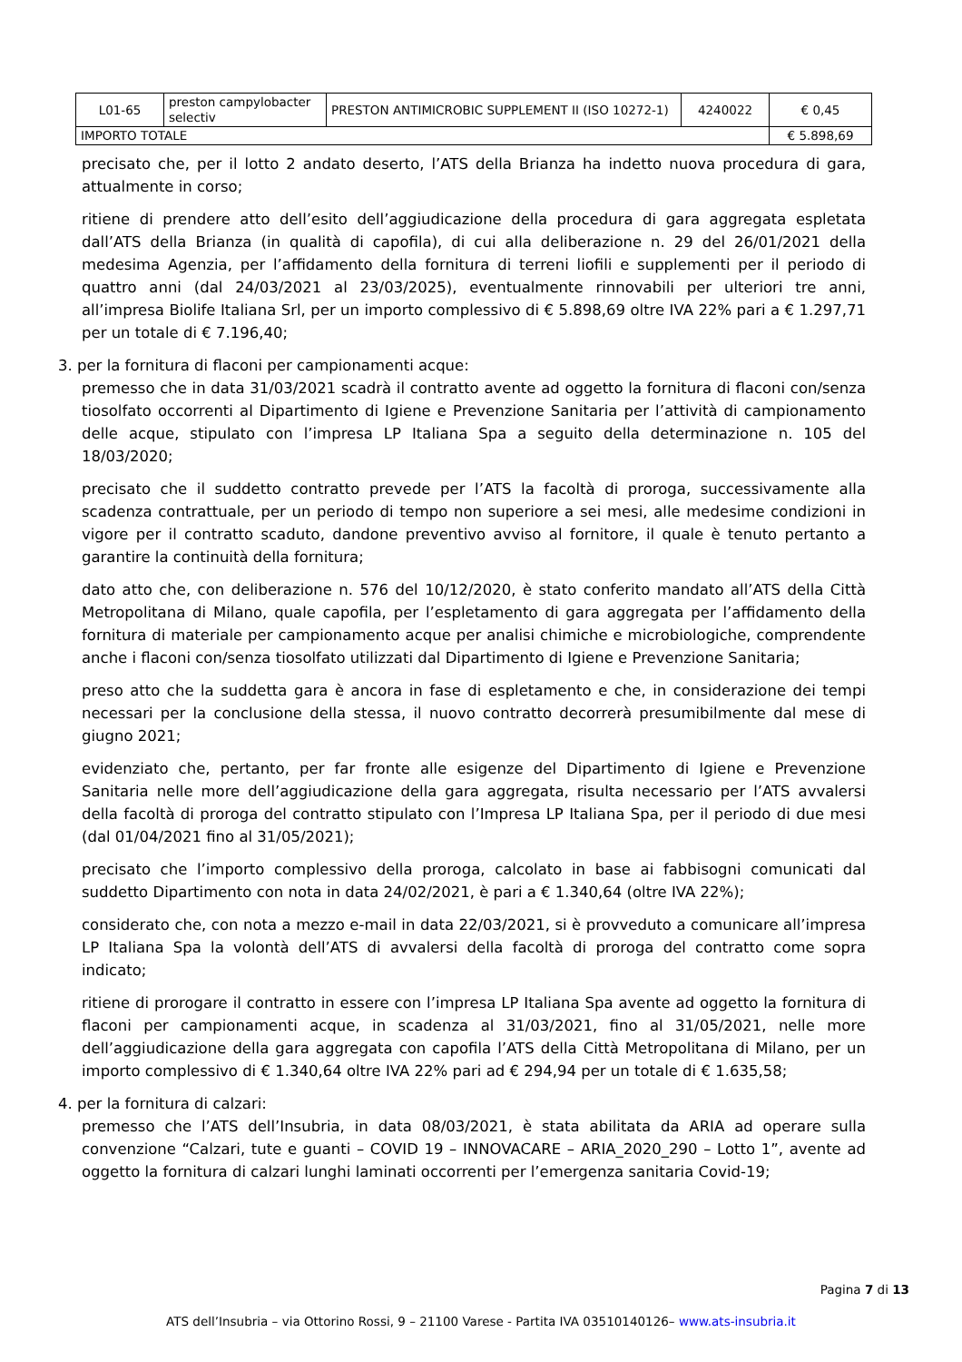| L01-65 | preston campylobacter selectiv | PRESTON ANTIMICROBIC SUPPLEMENT II (ISO 10272-1) | 4240022 | € 0,45 |
| IMPORTO TOTALE | | | | € 5.898,69 |
precisato che, per il lotto 2 andato deserto, l’ATS della Brianza ha indetto nuova procedura di gara, attualmente in corso;
ritiene di prendere atto dell’esito dell’aggiudicazione della procedura di gara aggregata espletata dall’ATS della Brianza (in qualità di capofila), di cui alla deliberazione n. 29 del 26/01/2021 della medesima Agenzia, per l’affidamento della fornitura di terreni liofili e supplementi per il periodo di quattro anni (dal 24/03/2021 al 23/03/2025), eventualmente rinnovabili per ulteriori tre anni, all’impresa Biolife Italiana Srl, per un importo complessivo di € 5.898,69 oltre IVA 22% pari a € 1.297,71 per un totale di € 7.196,40;
3. per la fornitura di flaconi per campionamenti acque:
premesso che in data 31/03/2021 scadrà il contratto avente ad oggetto la fornitura di flaconi con/senza tiosolfato occorrenti al Dipartimento di Igiene e Prevenzione Sanitaria per l’attività di campionamento delle acque, stipulato con l’impresa LP Italiana Spa a seguito della determinazione n. 105 del 18/03/2020;
precisato che il suddetto contratto prevede per l’ATS la facoltà di proroga, successivamente alla scadenza contrattuale, per un periodo di tempo non superiore a sei mesi, alle medesime condizioni in vigore per il contratto scaduto, dandone preventivo avviso al fornitore, il quale è tenuto pertanto a garantire la continuità della fornitura;
dato atto che, con deliberazione n. 576 del 10/12/2020, è stato conferito mandato all’ATS della Città Metropolitana di Milano, quale capofila, per l’espletamento di gara aggregata per l’affidamento della fornitura di materiale per campionamento acque per analisi chimiche e microbiologiche, comprendente anche i flaconi con/senza tiosolfato utilizzati dal Dipartimento di Igiene e Prevenzione Sanitaria;
preso atto che la suddetta gara è ancora in fase di espletamento e che, in considerazione dei tempi necessari per la conclusione della stessa, il nuovo contratto decorrerà presumibilmente dal mese di giugno 2021;
evidenziato che, pertanto, per far fronte alle esigenze del Dipartimento di Igiene e Prevenzione Sanitaria nelle more dell’aggiudicazione della gara aggregata, risulta necessario per l’ATS avvalersi della facoltà di proroga del contratto stipulato con l’Impresa LP Italiana Spa, per il periodo di due mesi (dal 01/04/2021 fino al 31/05/2021);
precisato che l’importo complessivo della proroga, calcolato in base ai fabbisogni comunicati dal suddetto Dipartimento con nota in data 24/02/2021, è pari a € 1.340,64 (oltre IVA 22%);
considerato che, con nota a mezzo e-mail in data 22/03/2021, si è provveduto a comunicare all’impresa LP Italiana Spa la volontà dell’ATS di avvalersi della facoltà di proroga del contratto come sopra indicato;
ritiene di prorogare il contratto in essere con l’impresa LP Italiana Spa avente ad oggetto la fornitura di flaconi per campionamenti acque, in scadenza al 31/03/2021, fino al 31/05/2021, nelle more dell’aggiudicazione della gara aggregata con capofila l’ATS della Città Metropolitana di Milano, per un importo complessivo di € 1.340,64 oltre IVA 22% pari ad € 294,94 per un totale di € 1.635,58;
4. per la fornitura di calzari:
premesso che l’ATS dell’Insubria, in data 08/03/2021, è stata abilitata da ARIA ad operare sulla convenzione “Calzari, tute e guanti – COVID 19 – INNOVACARE – ARIA_2020_290 – Lotto 1”, avente ad oggetto la fornitura di calzari lunghi laminati occorrenti per l’emergenza sanitaria Covid-19;
Pagina 7 di 13
ATS dell’Insubria – via Ottorino Rossi, 9 – 21100 Varese - Partita IVA 03510140126– www.ats-insubria.it